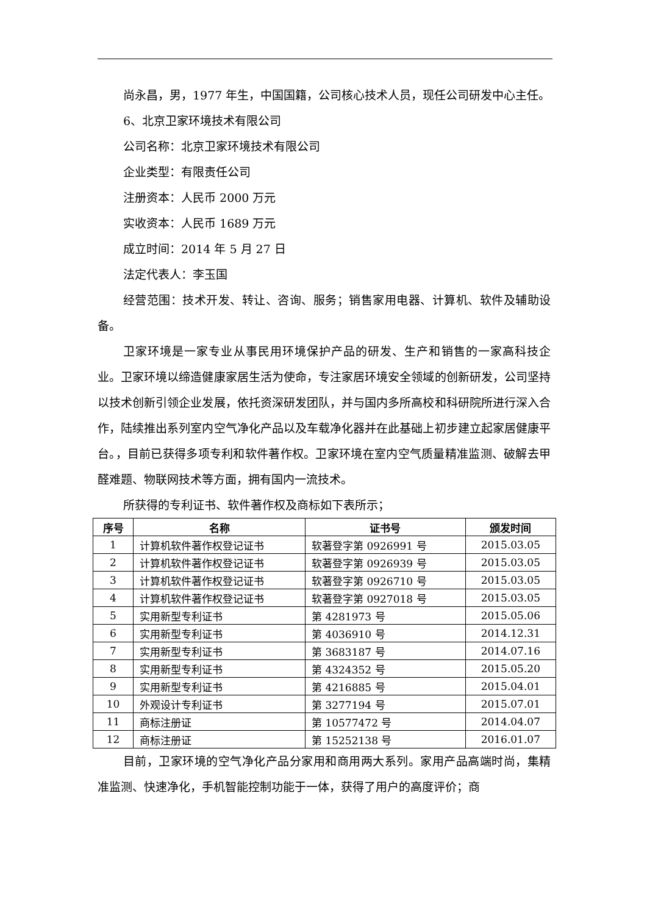尚永昌，男，1977 年生，中国国籍，公司核心技术人员，现任公司研发中心主任。
6、北京卫家环境技术有限公司
公司名称：北京卫家环境技术有限公司
企业类型：有限责任公司
注册资本：人民币 2000 万元
实收资本：人民币 1689 万元
成立时间：2014 年 5 月 27 日
法定代表人：李玉国
经营范围：技术开发、转让、咨询、服务；销售家用电器、计算机、软件及辅助设备。
卫家环境是一家专业从事民用环境保护产品的研发、生产和销售的一家高科技企业。卫家环境以缔造健康家居生活为使命，专注家居环境安全领域的创新研发，公司坚持以技术创新引领企业发展，依托资深研发团队，并与国内多所高校和科研院所进行深入合作，陆续推出系列室内空气净化产品以及车载净化器并在此基础上初步建立起家居健康平台。，目前已获得多项专利和软件著作权。卫家环境在室内空气质量精准监测、破解去甲醛难题、物联网技术等方面，拥有国内一流技术。
所获得的专利证书、软件著作权及商标如下表所示；
| 序号 | 名称 | 证书号 | 颁发时间 |
| --- | --- | --- | --- |
| 1 | 计算机软件著作权登记证书 | 软著登字第 0926991 号 | 2015.03.05 |
| 2 | 计算机软件著作权登记证书 | 软著登字第 0926939 号 | 2015.03.05 |
| 3 | 计算机软件著作权登记证书 | 软著登字第 0926710 号 | 2015.03.05 |
| 4 | 计算机软件著作权登记证书 | 软著登字第 0927018 号 | 2015.03.05 |
| 5 | 实用新型专利证书 | 第 4281973 号 | 2015.05.06 |
| 6 | 实用新型专利证书 | 第 4036910 号 | 2014.12.31 |
| 7 | 实用新型专利证书 | 第 3683187 号 | 2014.07.16 |
| 8 | 实用新型专利证书 | 第 4324352 号 | 2015.05.20 |
| 9 | 实用新型专利证书 | 第 4216885 号 | 2015.04.01 |
| 10 | 外观设计专利证书 | 第 3277194 号 | 2015.07.01 |
| 11 | 商标注册证 | 第 10577472 号 | 2014.04.07 |
| 12 | 商标注册证 | 第 15252138 号 | 2016.01.07 |
目前，卫家环境的空气净化产品分家用和商用两大系列。家用产品高端时尚，集精准监测、快速净化，手机智能控制功能于一体，获得了用户的高度评价；商